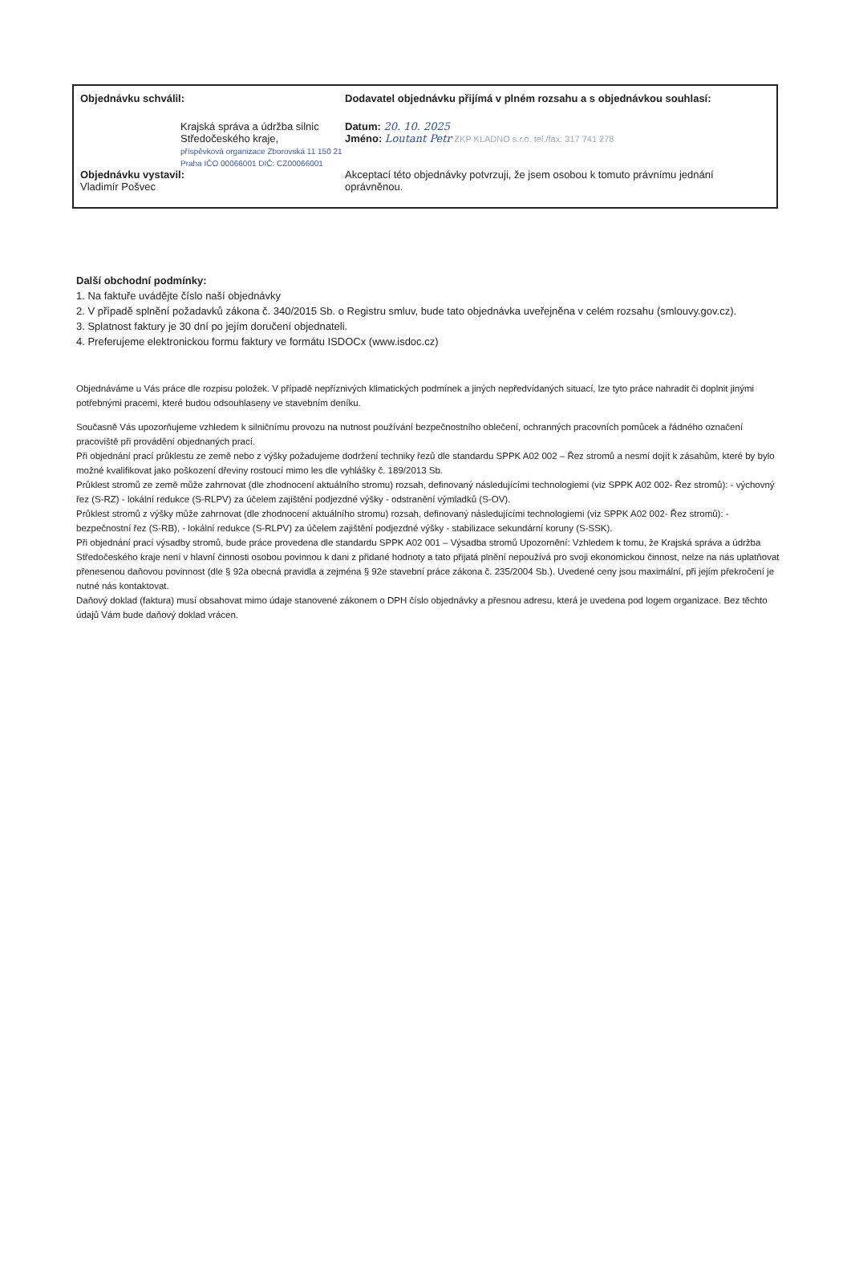Objednávku schválil: Dodavatel objednávku přijímá v plném rozsahu a s objednávkou souhlasí:
Krajská správa a údržba silnic Středočeského kraje,
příspěvková organizace Zborovská 11 150 21 Praha IČO 00066001 DIČ: CZ00066001
Datum: 20. 10. 2025
Jméno: Loutant Petr ZKP KLADNO s.r.o. tel./fax: 317 741 278
Objednávku vystavil:
Vladimír Pošvec
Akceptací této objednávky potvrzuji, že jsem osobou k tomuto právnímu jednání oprávněnou.
Další obchodní podmínky:
1. Na faktuře uvádějte číslo naší objednávky
2. V případě splnění požadavků zákona č. 340/2015 Sb. o Registru smluv, bude tato objednávka uveřejněna v celém rozsahu (smlouvy.gov.cz).
3. Splatnost faktury je 30 dní po jejím doručení objednateli.
4. Preferujeme elektronickou formu faktury ve formátu ISDOCx (www.isdoc.cz)
Objednáváme u Vás práce dle rozpisu položek. V případě nepříznivých klimatických podmínek a jiných nepředvídaných situací, lze tyto práce nahradit či doplnit jinými potřebnými pracemi, které budou odsouhlaseny ve stavebním deníku.
Současně Vás upozorňujeme vzhledem k silničnímu provozu na nutnost používání bezpečnostního oblečení, ochranných pracovních pomůcek a řádného označení pracoviště při provádění objednaných prací.
Při objednání prací průklestu ze země nebo z výšky požadujeme dodržení techniky řezů dle standardu SPPK A02 002 – Řez stromů a nesmí dojít k zásahům, které by bylo možné kvalifikovat jako poškození dřeviny rostoucí mimo les dle vyhlášky č. 189/2013 Sb.
Průklest stromů ze země může zahrnovat (dle zhodnocení aktuálního stromu) rozsah, definovaný následujícími technologiemi (viz SPPK A02 002- Řez stromů): - výchovný řez (S-RZ) - lokální redukce (S-RLPV) za účelem zajištění podjezdné výšky - odstranění výmladků (S-OV).
Průklest stromů z výšky může zahrnovat (dle zhodnocení aktuálního stromu) rozsah, definovaný následujícími technologiemi (viz SPPK A02 002- Řez stromů): - bezpečnostní řez (S-RB), - lokální redukce (S-RLPV) za účelem zajištění podjezdné výšky - stabilizace sekundární koruny (S-SSK).
Při objednání prací výsadby stromů, bude práce provedena dle standardu SPPK A02 001 – Výsadba stromů Upozornění: Vzhledem k tomu, že Krajská správa a údržba Středočeského kraje není v hlavní činnosti osobou povinnou k dani z přidané hodnoty a tato přijatá plnění nepoužívá pro svoji ekonomickou činnost, nelze na nás uplatňovat přenesenou daňovou povinnost (dle § 92a obecná pravidla a zejména § 92e stavební práce zákona č. 235/2004 Sb.). Uvedené ceny jsou maximální, při jejím překročení je nutné nás kontaktovat.
Daňový doklad (faktura) musí obsahovat mimo údaje stanovené zákonem o DPH číslo objednávky a přesnou adresu, která je uvedena pod logem organizace. Bez těchto údajů Vám bude daňový doklad vrácen.